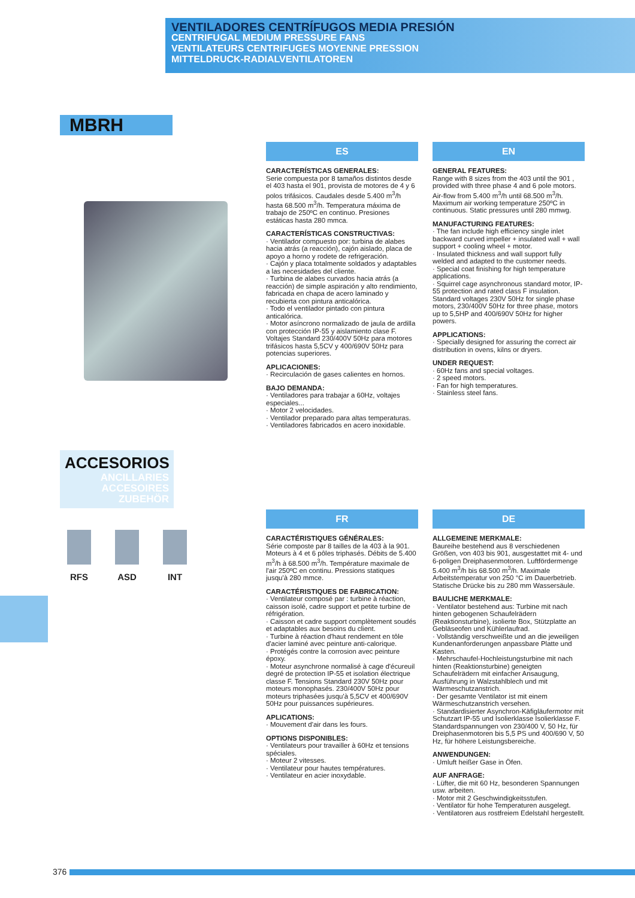VENTILADORES CENTRÍFUGOS MEDIA PRESIÓN
CENTRIFUGAL MEDIUM PRESSURE FANS
VENTILATEURS CENTRIFUGES MOYENNE PRESSION
MITTELDRUCK-RADIALVENTILATOREN
MBRH
ACCESORIOS
ANCILLARIES
ACCESOIRES
ZUBEHÖR
RFS ASD INT
ES
CARACTERÍSTICAS GENERALES:
Serie compuesta por 8 tamaños distintos desde el 403 hasta el 901, provista de motores de 4 y 6 polos trifásicos. Caudales desde 5.400 m<sup>3</sup>/h hasta 68.500 m<sup>3</sup>/h. Temperatura máxima de trabajo de 250ºC en continuo. Presiones estáticas hasta 280 mmca.
CARACTERÍSTICAS CONSTRUCTIVAS:
· Ventilador compuesto por: turbina de alabes hacia atrás (a reacción), cajón aislado, placa de apoyo a horno y rodete de refrigeración.
· Cajón y placa totalmente soldados y adaptables a las necesidades del cliente.
· Turbina de alabes curvados hacia atrás (a reacción) de simple aspiración y alto rendimiento, fabricada en chapa de acero laminado y recubierta con pintura anticalórica.
· Todo el ventilador pintado con pintura anticalórica.
· Motor asíncrono normalizado de jaula de ardilla con protección IP-55 y aislamiento clase F. Voltajes Standard 230/400V 50Hz para motores trifásicos hasta 5,5CV y 400/690V 50Hz para potencias superiores.
APLICACIONES:
· Recirculación de gases calientes en hornos.
BAJO DEMANDA:
· Ventiladores para trabajar a 60Hz, voltajes especiales...
· Motor 2 velocidades.
· Ventilador preparado para altas temperaturas.
· Ventiladores fabricados en acero inoxidable.
EN
GENERAL FEATURES:
Range with 8 sizes from the 403 until the 901 , provided with three phase 4 and 6 pole motors. Air-flow from 5.400 m<sup>3</sup>/h until 68.500 m<sup>3</sup>/h. Maximum air working temperature 250ºC in continuous. Static pressures until 280 mmwg.
MANUFACTURING FEATURES:
· The fan include high efficiency single inlet backward curved impeller + insulated wall + wall support + cooling wheel + motor.
· Insulated thickness and wall support fully welded and adapted to the customer needs.
· Special coat finishing for high temperature applications.
· Squirrel cage asynchronous standard motor, IP-55 protection and rated class F insulation. Standard voltages 230V 50Hz for single phase motors, 230/400V 50Hz for three phase, motors up to 5,5HP and 400/690V 50Hz for higher powers.
APPLICATIONS:
· Specially designed for assuring the correct air distribution in ovens, kilns or dryers.
UNDER REQUEST:
· 60Hz fans and special voltages.
· 2 speed motors.
· Fan for high temperatures.
· Stainless steel fans.
FR
CARACTÉRISTIQUES GÉNÉRALES:
Série composte par 8 tailles de la 403 à la 901. Moteurs à 4 et 6 pôles triphasés. Débits de 5.400 m<sup>3</sup>/h à 68.500 m<sup>3</sup>/h. Température maximale de l'air 250ºC en continu. Pressions statiques jusqu'à 280 mmce.
CARACTÉRISTIQUES DE FABRICATION:
· Ventilateur composé par : turbine à réaction, caisson isolé, cadre support et petite turbine de réfrigération.
· Caisson et cadre support complètement soudés et adaptables aux besoins du client.
· Turbine à réaction d'haut rendement en tôle d'acier laminé avec peinture anti-calorique.
· Protégés contre la corrosion avec peinture époxy.
· Moteur asynchrone normalisé à cage d'écureuil degré de protection IP-55 et isolation électrique classe F. Tensions Standard 230V 50Hz pour moteurs monophasés. 230/400V 50Hz pour moteurs triphasées jusqu'à 5,5CV et 400/690V 50Hz pour puissances supérieures.
APLICATIONS:
· Mouvement d'air dans les fours.
OPTIONS DISPONIBLES:
· Ventilateurs pour travailler à 60Hz et tensions spéciales.
· Moteur 2 vitesses.
· Ventilateur pour hautes températures.
· Ventilateur en acier inoxydable.
DE
ALLGEMEINE MERKMALE:
Baureihe bestehend aus 8 verschiedenen Größen, von 403 bis 901, ausgestattet mit 4- und 6-poligen Dreiphasenmotoren. Luftfördermenge 5.400 m<sup>3</sup>/h bis 68.500 m<sup>3</sup>/h. Maximale Arbeitstemperatur von 250 °C im Dauerbetrieb. Statische Drücke bis zu 280 mm Wassersäule.
BAULICHE MERKMALE:
· Ventilator bestehend aus: Turbine mit nach hinten gebogenen Schaufelrädern (Reaktionsturbine), isolierte Box, Stützplatte an Gebläseofen und Kühlerlaufrad.
· Vollständig verschweißte und an die jeweiligen Kundenanforderungen anpassbare Platte und Kasten.
· Mehrschaufel-Hochleistungsturbine mit nach hinten (Reaktionsturbine) geneigten Schaufelrädern mit einfacher Ansaugung, Ausführung in Walzstahlblech und mit Wärmeschutzanstrich.
· Der gesamte Ventilator ist mit einem Wärmeschutzanstrich versehen.
· Standardisierter Asynchron-Käfigläufermotor mit Schutzart IP-55 und Isolierklasse Isolierklasse F. Standardspannungen von 230/400 V, 50 Hz, für Dreiphasenmotoren bis 5,5 PS und 400/690 V, 50 Hz, für höhere Leistungsbereiche.
ANWENDUNGEN:
· Umluft heißer Gase in Öfen.
AUF ANFRAGE:
· Lüfter, die mit 60 Hz, besonderen Spannungen usw. arbeiten.
· Motor mit 2 Geschwindigkeitsstufen.
· Ventilator für hohe Temperaturen ausgelegt.
· Ventilatoren aus rostfreiem Edelstahl hergestellt.
376